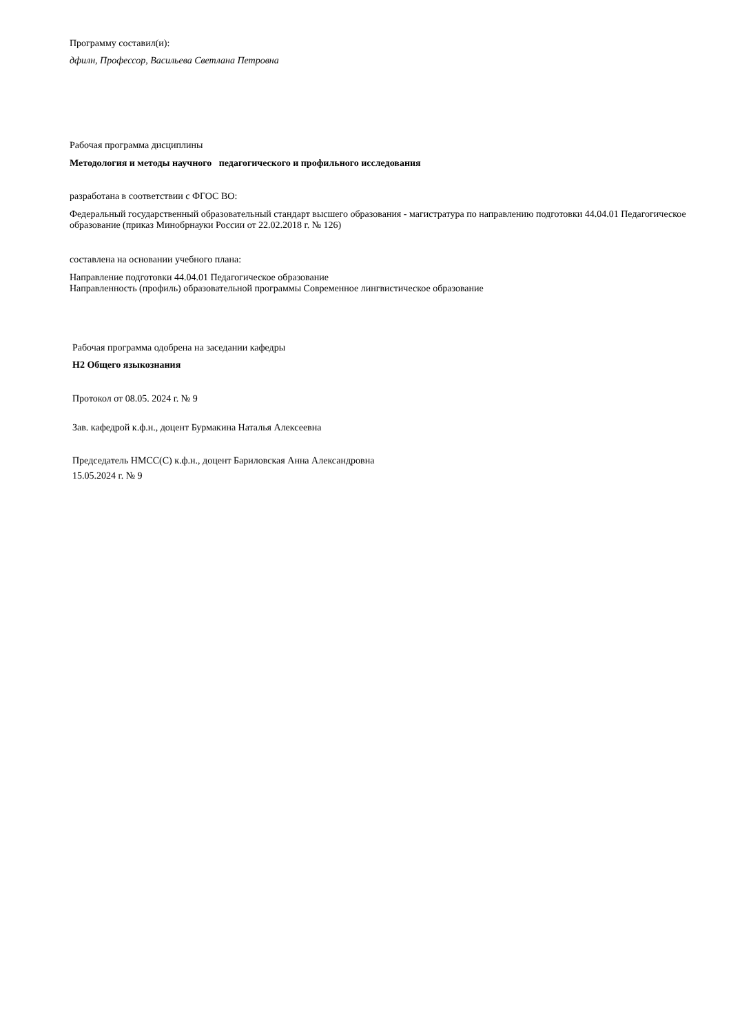Программу составил(и):
дфилн, Профессор, Васильева Светлана Петровна
Рабочая программа дисциплины
Методология и методы научного педагогического и профильного исследования
разработана в соответствии с ФГОС ВО:
Федеральный государственный образовательный стандарт высшего образования - магистратура по направлению подготовки 44.04.01 Педагогическое образование (приказ Минобрнауки России от 22.02.2018 г. № 126)
составлена на основании учебного плана:
Направление подготовки 44.04.01 Педагогическое образование
Направленность (профиль) образовательной программы Современное лингвистическое образование
Рабочая программа одобрена на заседании кафедры
Н2 Общего языкознания
Протокол от 08.05. 2024 г. № 9
Зав. кафедрой к.ф.н., доцент Бурмакина Наталья Алексеевна
Председатель НМСС(С) к.ф.н., доцент Бариловская Анна Александровна
15.05.2024 г. № 9